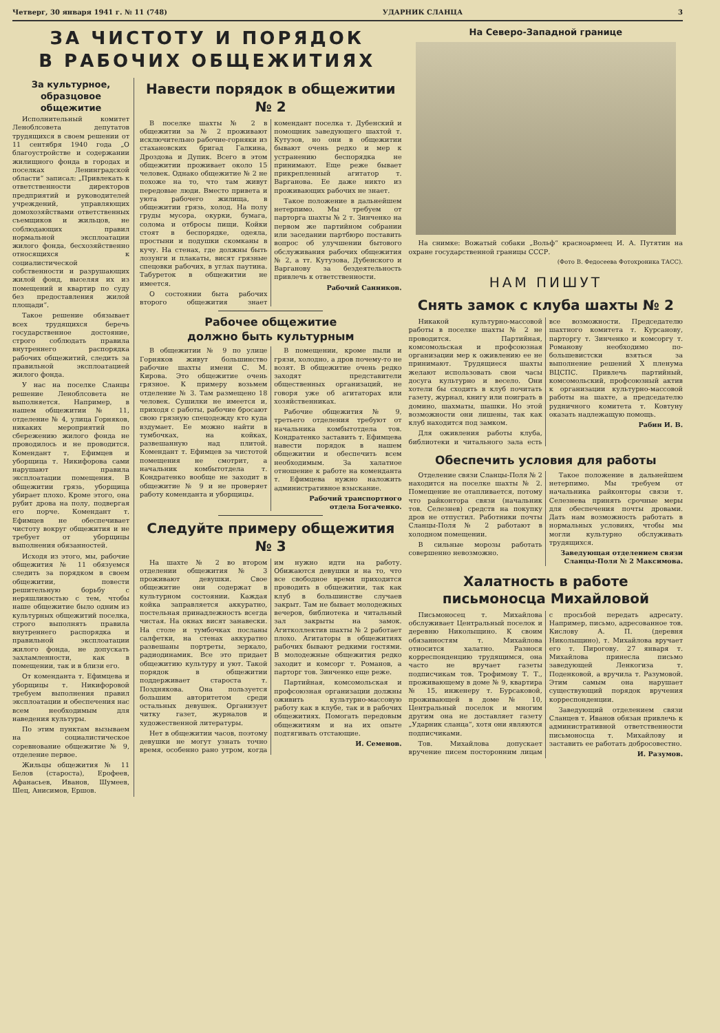Четверг, 30 января 1941 г. № 11 (748) УДАРНИК СЛАНЦА 3
ЗА ЧИСТОТУ И ПОРЯДОК
В РАБОЧИХ ОБЩЕЖИТИЯХ
За культурное, образцовое общежитие
Исполнительный комитет Леноблсовета депутатов трудящихся в своем решении от 11 сентября 1940 года „О благоустройстве и содержании жилищного фонда в городах и поселках Ленинградской области“ записал: „Привлекать к ответственности директоров предприятий и руководителей учреждений, управляющих домохозяйствами ответственных съемщиков и жильцов, не соблюдающих правил нормальной эксплоатации жилого фонда, бесхозяйственно относящихся к социалистической собственности и разрушающих жилой фонд, выселяя их из помещений и квартир по суду без предоставления жилой площади“.
Такое решение обязывает всех трудящихся беречь государственное достояние, строго соблюдать правила внутреннего распорядка рабочих общежитий, следить за правильной эксплоатацией жилого фонда.
У нас на поселке Сланцы решение Леноблсовета не выполняется. Например, в нашем общежитии № 11, отделение № 4, улица Горняков, никаких мероприятий по сбережению жилого фонда не проводилось и не проводится. Комендант т. Ефимцев и уборщица т. Никифорова сами нарушают правила эксплоатации помещения. В общежитии грязь, уборщица убирает плохо. Кроме этого, она рубит дрова на полу, подвергая его порче. Комендант т. Ефимцев не обеспечивает чистоту вокруг общежития и не требует от уборщицы выполнения обязанностей.
Исходя из этого, мы, рабочие общежития № 11 обязуемся следить за порядком в своем общежитии, повести решительную борьбу с неряшливостью с тем, чтобы наше общежитие было одним из культурных общежитий поселка, строго выполнять правила внутреннего распорядка и правильной эксплоатации жилого фонда, не допускать захламленности, как в помещении, так и в близи его.
От коменданта т. Ефимцева и уборщицы т. Никифоровой требуем выполнения правил эксплоатации и обеспечения нас всем необходимым для наведения культуры.
По этим пунктам вызываем на социалистическое соревнование общежитие № 9, отделение первое.
Жильцы общежития № 11 Белов (староста), Ерофеев, Афанасьев, Иванов, Шумеев, Шец, Анисимов, Ершов.
Навести порядок в общежитии № 2
В поселке шахты № 2 в общежитии за № 2 проживают исключительно рабочие-горняки из стахановских бригад Галкина, Дроздова и Дупик. Всего в этом общежитии проживает около 15 человек. Однако общежитие № 2 не похоже на то, что там живут передовые люди. Вместо привета и уюта рабочего жилища, в общежитии грязь, холод. На полу груды мусора, окурки, бумага, солома и отбросы пищи. Койки стоят в беспорядке, одеяла, простыни и подушки скомканы в кучу. На стенах, где должны быть лозунги и плакаты, висят грязные спецовки рабочих, в углах паутина. Табуреток в общежитии не имеется.
О состоянии быта рабочих второго общежития знает комендант поселка т. Дубенский и помощник заведующего шахтой т. Кутузов, но они в общежитии бывают очень редко и мер к устранению беспорядка не принимают. Еще реже бывает прикрепленный агитатор т. Варганова. Ее даже никто из проживающих рабочих не знает.
Такое положение в дальнейшем нетерпимо. Мы требуем от парторга шахты № 2 т. Зинченко на первом же партийном собрании или заседании партбюро поставить вопрос об улучшении бытового обслуживания рабочих общежития № 2, а тт. Кутузова, Дубенского и Варганову за бездеятельность привлечь к ответственности.
Рабочий Санников.
Рабочее общежитие
должно быть культурным
В общежитии № 9 по улице Горняков живут большинство рабочие шахты имени С. М. Кирова. Это общежитие очень грязное. К примеру возьмем отделение № 3. Там размещено 18 человек. Сушилки не имеется и, приходя с работы, рабочие бросают свою грязную спецодежду кто куда вздумает. Ее можно найти в тумбочках, на койках, развешанную над плитой. Комендант т. Ефимцев за чистотой помещения не смотрит, а начальник комбытотдела т. Кондратенко вообще не заходит в общежитие № 9 и не проверяет работу коменданта и уборщицы.
В помещении, кроме пыли и грязи, холодно, а дров почему-то не возят. В общежитие очень редко заходят представители общественных организаций, не говоря уже об агитаторах или хозяйственниках.
Рабочие общежития № 9, третьего отделения требуют от начальника комбытотдела тов. Кондратенко заставить т. Ефимцева навести порядок в нашем общежитии и обеспечить всем необходимым. За халатное отношение к работе на коменданта т. Ефимцева нужно наложить административное взыскание.
Рабочий транспортного отдела Богаченко.
Следуйте примеру общежития № 3
На шахте № 2 во втором отделении общежития № 3 проживают девушки. Свое общежитие они содержат в культурном состоянии. Каждая койка заправляется аккуратно, постельная принадлежность всегда чистая. На окнах висят занавески. На столе и тумбочках посланы салфетки, на стенах аккуратно развешаны портреты, зеркало, радиодинамик. Все это придает общежитию культуру и уют. Такой порядок в общежитии поддерживает староста т. Позднякова. Она пользуется большим авторитетом среди остальных девушек. Организует читку газет, журналов и художественной литературы.
Нет в общежитии часов, поэтому девушки не могут узнать точно время, особенно рано утром, когда им нужно идти на работу. Обижаются девушки и на то, что все свободное время приходится проводить в общежитии, так как клуб в большинстве случаев закрыт. Там не бывает молодежных вечеров, библиотека и читальный зал закрыты на замок. Агитколлектив шахты № 2 работает плохо. Агитаторы в общежитиях рабочих бывают редкими гостями. В молодежные общежития редко заходит и комсорг т. Романов, а парторг тов. Зинченко еще реже.
Партийная, комсомольская и профсоюзная организации должны оживить культурно-массовую работу как в клубе, так и в рабочих общежитиях. Помогать передовым общежитиям и на их опыте подтягивать отстающие.
И. Семенов.
На Северо-Западной границе
На снимке: Вожатый собаки „Вольф“ красноармеец И. А. Путятин на охране государственной границы СССР.
(Фото В. Федосеева Фотохроника ТАСС).
НАМ ПИШУТ
Снять замок с клуба шахты № 2
Никакой культурно-массовой работы в поселке шахты № 2 не проводится. Партийная, комсомольская и профсоюзная организации мер к оживлению ее не принимают. Трудящиеся шахты желают использовать свои часы досуга культурно и весело. Они хотели бы сходить в клуб почитать газету, журнал, книгу или поиграть в домино, шахматы, шашки. Но этой возможности они лишены, так как клуб находится под замком.
Для оживления работы клуба, библиотеки и читального зала есть все возможности. Председателю шахтного комитета т. Курсанову, парторгу т. Зинченко и комсоргу т. Романову необходимо по-большевистски взяться за выполнение решений X пленума ВЦСПС. Привлечь партийный, комсомольский, профсоюзный актив к организации культурно-массовой работы на шахте, а председателю рудничного комитета т. Ковтуну оказать надлежащую помощь.
Рабин И. В.
Обеспечить условия для работы
Отделение связи Сланцы-Поля № 2 находится на поселке шахты № 2. Помещение не отапливается, потому что райконтора связи (начальник тов. Селезнев) средств на покупку дров не отпустил. Работники почты Сланцы-Поля № 2 работают в холодном помещении.
В сильные морозы работать совершенно невозможно.
Такое положение в дальнейшем нетерпимо. Мы требуем от начальника райконторы связи т. Селезнева принять срочные меры для обеспечения почты дровами. Дать нам возможность работать в нормальных условиях, чтобы мы могли культурно обслуживать трудящихся.
Заведующая отделением связи Сланцы-Поля № 2 Максимова.
Халатность в работе
письмоносца Михайловой
Письмоносец т. Михайлова обслуживает Центральный поселок и деревню Николыщино. К своим обязанностям т. Михайлова относится халатно. Разнося корреспонденцию трудящимся, она часто не вручает газеты подписчикам тов. Трофимову Т. Т., проживающему в доме № 9, квартира № 15, инженеру т. Бурсаковой, проживающей в доме № 10, Центральный поселок и многим другим она не доставляет газету „Ударник сланца“, хотя они являются подписчиками.
Тов. Михайлова допускает вручение писем посторонним лицам с просьбой передать адресату. Например, письмо, адресованное тов. Кислову А. П. (деревня Николыщино), т. Михайлова вручает его т. Пирогову. 27 января т. Михайлова принесла письмо заведующей Ленкогиза т. Поденковой, а вручила т. Разумовой. Этим самым она нарушает существующий порядок вручения корреспонденции.
Заведующий отделением связи Сланцев т. Иванов обязан привлечь к административной ответственности письмоносца т. Михайлову и заставить ее работать добросовестно.
И. Разумов.